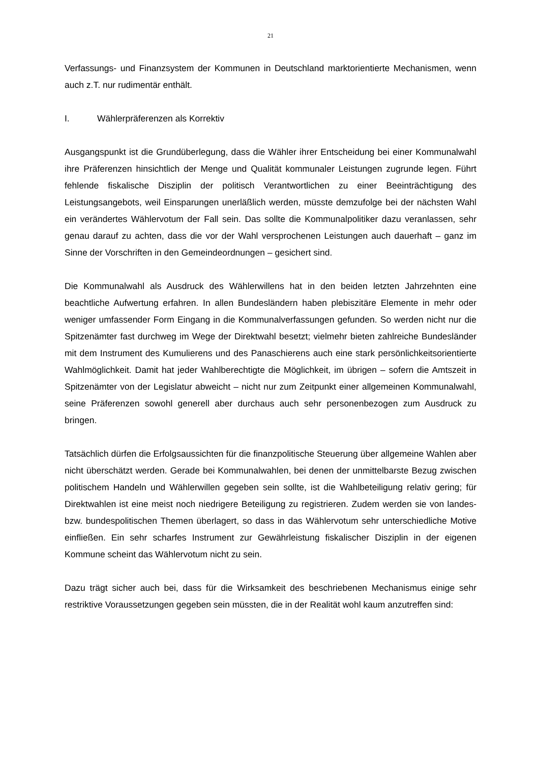21
Verfassungs- und Finanzsystem der Kommunen in Deutschland marktorientierte Mechanismen, wenn auch z.T. nur rudimentär enthält.
I. Wählerpräferenzen als Korrektiv
Ausgangspunkt ist die Grundüberlegung, dass die Wähler ihrer Entscheidung bei einer Kommunalwahl ihre Präferenzen hinsichtlich der Menge und Qualität kommunaler Leistungen zugrunde legen. Führt fehlende fiskalische Disziplin der politisch Verantwortlichen zu einer Beeinträchtigung des Leistungsangebots, weil Einsparungen unerläßlich werden, müsste demzufolge bei der nächsten Wahl ein verändertes Wählervotum der Fall sein. Das sollte die Kommunalpolitiker dazu veranlassen, sehr genau darauf zu achten, dass die vor der Wahl versprochenen Leistungen auch dauerhaft – ganz im Sinne der Vorschriften in den Gemeindeordnungen – gesichert sind.
Die Kommunalwahl als Ausdruck des Wählerwillens hat in den beiden letzten Jahrzehnten eine beachtliche Aufwertung erfahren. In allen Bundesländern haben plebiszitäre Elemente in mehr oder weniger umfassender Form Eingang in die Kommunalverfassungen gefunden. So werden nicht nur die Spitzenämter fast durchweg im Wege der Direktwahl besetzt; vielmehr bieten zahlreiche Bundesländer mit dem Instrument des Kumulierens und des Panaschierens auch eine stark persönlichkeitsorientierte Wahlmöglichkeit. Damit hat jeder Wahlberechtigte die Möglichkeit, im übrigen – sofern die Amtszeit in Spitzenämter von der Legislatur abweicht – nicht nur zum Zeitpunkt einer allgemeinen Kommunalwahl, seine Präferenzen sowohl generell aber durchaus auch sehr personenbezogen zum Ausdruck zu bringen.
Tatsächlich dürfen die Erfolgsaussichten für die finanzpolitische Steuerung über allgemeine Wahlen aber nicht überschätzt werden. Gerade bei Kommunalwahlen, bei denen der unmittelbarste Bezug zwischen politischem Handeln und Wählerwillen gegeben sein sollte, ist die Wahlbeteiligung relativ gering; für Direktwahlen ist eine meist noch niedrigere Beteiligung zu registrieren. Zudem werden sie von landes- bzw. bundespolitischen Themen überlagert, so dass in das Wählervotum sehr unterschiedliche Motive einfließen. Ein sehr scharfes Instrument zur Gewährleistung fiskalischer Disziplin in der eigenen Kommune scheint das Wählervotum nicht zu sein.
Dazu trägt sicher auch bei, dass für die Wirksamkeit des beschriebenen Mechanismus einige sehr restriktive Voraussetzungen gegeben sein müssten, die in der Realität wohl kaum anzutreffen sind: